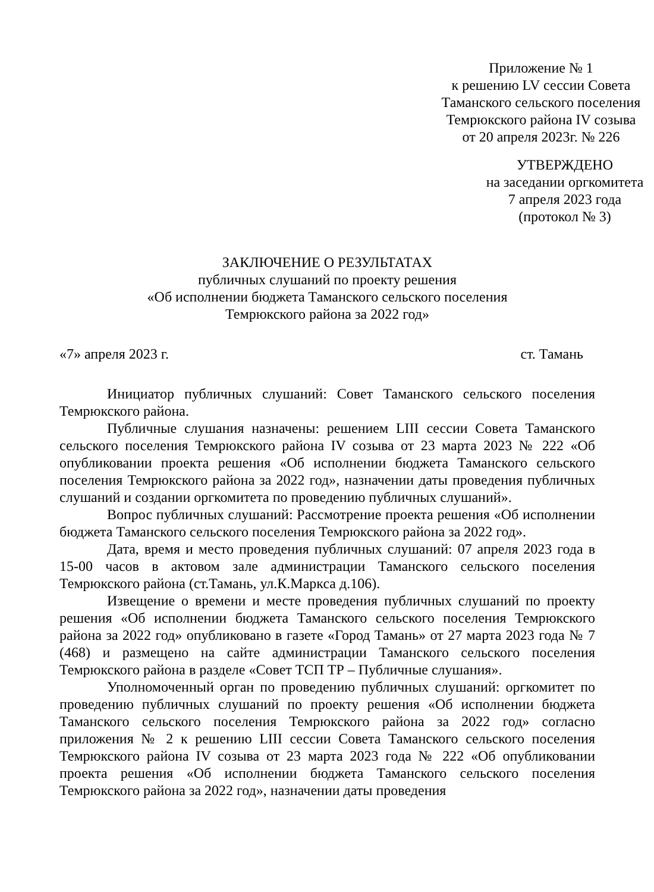Приложение № 1
к решению LV сессии Совета
Таманского сельского поселения
Темрюкского района IV созыва
от 20 апреля 2023г. № 226
УТВЕРЖДЕНО
на заседании оргкомитета
7 апреля 2023 года
(протокол № 3)
ЗАКЛЮЧЕНИЕ О РЕЗУЛЬТАТАХ
публичных слушаний по проекту решения
«Об исполнении бюджета Таманского сельского поселения
Темрюкского района за 2022 год»
«7» апреля 2023 г. ст. Тамань
Инициатор публичных слушаний: Совет Таманского сельского поселения Темрюкского района.
Публичные слушания назначены: решением LIII сессии Совета Таманского сельского поселения Темрюкского района IV созыва от 23 марта 2023 № 222 «Об опубликовании проекта решения «Об исполнении бюджета Таманского сельского поселения Темрюкского района за 2022 год», назначении даты проведения публичных слушаний и создании оргкомитета по проведению публичных слушаний».
Вопрос публичных слушаний: Рассмотрение проекта решения «Об исполнении бюджета Таманского сельского поселения Темрюкского района за 2022 год».
Дата, время и место проведения публичных слушаний: 07 апреля 2023 года в 15-00 часов в актовом зале администрации Таманского сельского поселения Темрюкского района (ст.Тамань, ул.К.Маркса д.106).
Извещение о времени и месте проведения публичных слушаний по проекту решения «Об исполнении бюджета Таманского сельского поселения Темрюкского района за 2022 год» опубликовано в газете «Город Тамань» от 27 марта 2023 года № 7 (468) и размещено на сайте администрации Таманского сельского поселения Темрюкского района в разделе «Совет ТСП ТР – Публичные слушания».
Уполномоченный орган по проведению публичных слушаний: оргкомитет по проведению публичных слушаний по проекту решения «Об исполнении бюджета Таманского сельского поселения Темрюкского района за 2022 год» согласно приложения № 2 к решению LIII сессии Совета Таманского сельского поселения Темрюкского района IV созыва от 23 марта 2023 года № 222 «Об опубликовании проекта решения «Об исполнении бюджета Таманского сельского поселения Темрюкского района за 2022 год», назначении даты проведения